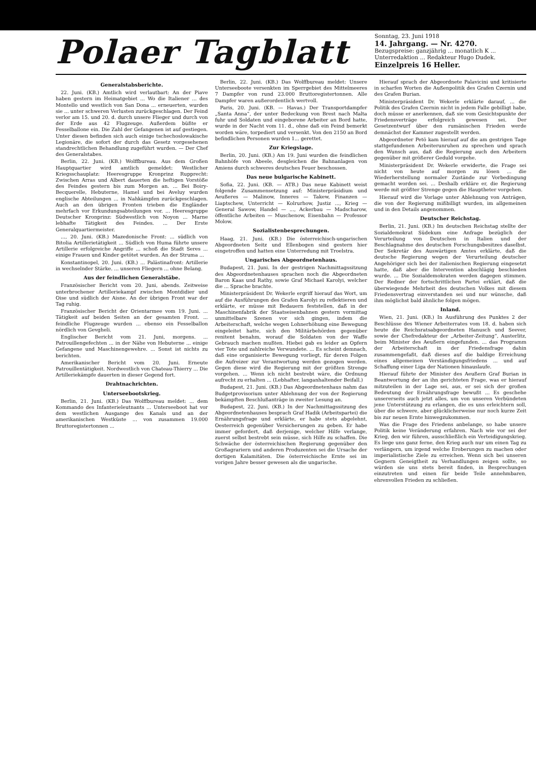Polaer Tagblatt
Sonntag, 23. Juni 1918
14. Jahrgang. — Nr. 4270.
Bezugspreise: ganzjährig ... monatlich K ... Unterredaktion ... Redakteur Hugo Dudek.
Einzelpreis 16 Heller.
Generalstabsberichte.
22. Juni. (KB.) Amtlich wird verlautbart: An der Piave haben gestern im Heimatgebiet ... Wo die Italiener ... des Montello und westlich von San Dona ... erneuerten, wurden sie ... unter schweren Verlusten zurückgeschlagen. Der Feind verlor am 15. und 20. d. durch unsere Flieger und durch von der Erde aus 42 Flugzeuge. Außerdem büßte er Fesselballone ein. Die Zahl der Gefangenen ist auf gestiegen. Unter diesen befinden sich auch einige tschechoslowakische Legionäre, die sofort der durch das Gesetz vorgesehenen standrechtlichen Behandlung zugeführt wurden. — Der Chef des Generalstabes.
Berlin, 22. Juni. (KB.) Wolffbureau. Aus dem Großen Hauptquartier wird amtlich gemeldet: Westlicher Kriegsschauplatz: Heeresgruppe Kronprinz Rupprecht: Zwischen Arras und Albert dauerten die heftigen Vorstöße des Feindes gestern bis zum Morgen an. ... Bei Boiry-Becquerelle, Hebuterne, Hamel und bei Aveluy wurden englische Abteilungen ... in Nahkämpfen zurückgeschlagen. Auch an den übrigen Fronten trieben die Engländer mehrfach vor Erkundungsabteilungen vor. ... Heeresgruppe Deutscher Kronprinz: Südwestlich von Noyon ... Marne lebhafte Tätigkeit des Feindes. ... Der Erste Generalquartiermeister.
..., 20. Juni. (KB.) Mazedonische Front: ... südlich von Bitolia Artillerietätigkeit ... Südlich von Huma führte unsere Artillerie erfolgreiche Angriffe ... schoß die Stadt Seres ... einige Frauen und Kinder getötet wurden. An der Struma ...
Konstantinopel, 20. Juni. (KB.) ... Palästinafront: Artillerie in wechselnder Stärke. ... unseren Fliegern ... ohne Belang.
Aus der feindlichen Generalstäbe.
Französischer Bericht vom 20. Juni, abends. Zeitweise unterbrochener Artilleriekampf zwischen Montdidier und Oise und südlich der Aisne. An der übrigen Front war der Tag ruhig.
Französischer Bericht der Orientarmee vom 19. Juni. ... Tätigkeit auf beiden Seiten an der gesamten Front. ... feindliche Flugzeuge wurden ... ebenso ein Fesselballon nördlich von Gevgheli.
Englischer Bericht vom 21. Juni, morgens. ... Patrouillengefechten ... in der Nähe von Hebuterne ... einige Gefangene und Maschinengewehre. ... Sonst ist nichts zu berichten.
Amerikanischer Bericht vom 20. Juni. Erneute Patrouillentätigkeit. Nordwestlich von Chateau-Thierry ... Die Artilleriekämpfe dauerten in dieser Gegend fort.
Drahtnachrichten.
Unterseebootskrieg.
Berlin, 21. Juni. (KB.) Das Wolffbureau meldet: ... dem Kommando des Infanterieleutnants ... Unterseeboot hat vor dem westlichen Ausgange des Kanals und an der amerikanischen Westküste ... von zusammen 19.000 Bruttoregistertonnen ...
Berlin, 22. Juni. (KB.) Das Wolffbureau meldet: Unsere Unterseeboote versenkten im Sperrgebiet des Mittelmeeres 7 Dampfer von rund 23.000 Bruttoregistertonnen. Alle Dampfer waren außerordentlich wertvoll.
Paris, 20. Juni. (KB. — Havas.) Der Transportdampfer „Santa Anna“, der unter Bedeckung von Brest nach Malta fuhr und Soldaten und eingeborene Arbeiter an Bord hatte, wurde in der Nacht vom 11. d., ohne daß ein Feind bemerkt worden wäre, torpediert und versenkt. Von den 2150 an Bord befindlichen Personen wurden 1... gerettet.
Zur Kriegslage.
Berlin, 20. Juni. (KB.) Am 19. Juni wurden die feindlichen Bahnhöfe von Abeele, desgleichen die Bahnanlagen von Amiens durch schweres deutsches Feuer beschossen.
Das neue bulgarische Kabinett.
Sofia, 22. Juni. (KB. — ATB.) Das neue Kabinett weist folgende Zusammensetzung auf: Ministerpräsidium und Aeußeres — Malinow, Inneres — Takew, Finanzen — Liaptschew, Unterricht — Kolrurhow, Justiz ..., Krieg — General Sawow, Handel — ..., Ackerbau — Madscharow, öffentliche Arbeiten — Muschenow, Eisenbahn — Professor Molow.
Sozialistenbesprechungen.
Haag, 21. Juni. (KB.) Die österreichisch-ungarischen Abgeordneten Seitz und Ellenbogen sind gestern hier eingetroffen und hatten eine Unterredung mit Troelstra.
Ungarisches Abgeordnetenhaus.
Budapest, 21. Juni. In der gestrigen Nachmittagssitzung des Abgeordnetenhauses sprachen noch die Abgeordneten Baron Kaas und Rathy, sowie Graf Michael Karolyi, welcher die ... Sprache brachte.
Ministerpräsident Dr. Wekerle ergriff hierauf das Wort, um auf die Ausführungen des Grafen Karolyi zu reflektieren und erklärte, er müsse mit Bedauern feststellen, daß in der Maschinenfabrik der Staatseisenbahnen gestern vormittag unmittelbare Szenen vor sich gingen, indem die Arbeiterschaft, welche wegen Lohnerhöhung eine Bewegung eingeleitet hatte, sich den Militärbehörden gegenüber renitent benahm, worauf die Soldaten von der Waffe Gebrauch machen mußten. Hiebei gab es leider an Opfern vier Tote und zahlreiche Verwundete. ... Es scheint demnach, daß eine organisierte Bewegung vorliegt, für deren Folgen die Aufreizer zur Verantwortung werden gezogen werden. Gegen diese wird die Regierung mit der größten Strenge vorgehen. ... Wenn ich nicht bestrebt wäre, die Ordnung aufrecht zu erhalten ... (Lebhafter, langanhaltender Beifall.)
Budapest, 21. Juni. (KB.) Das Abgeordnetenhaus nahm das Budgetprovisorium unter Ablehnung der von der Regierung bekämpften Beschlußanträge in zweiter Lesung an.
Budapest, 22. Juni. (KB.) In der Nachmittagssitzung des Abgeordnetenhauses besprach Graf Hadik (Arbeitspartei) die Ernährungsfrage und erklärte, er habe stets abgelehnt, Oesterreich gegenüber Versicherungen zu geben. Er habe immer gefordert, daß derjenige, welcher Hilfe verlange, zuerst selbst bestrebt sein müsse, sich Hilfe zu schaffen. Die Schwäche der österreichischen Regierung gegenüber den Großagrariern und anderen Produzenten sei die Ursache der dortigen Kalamitäten. Die österreichische Ernte sei im vorigen Jahre besser gewesen als die ungarische.
Hierauf sprach der Abgeordnete Palavicini und kritisierte in scharfen Worten die Außenpolitik des Grafen Czernin und des Grafen Burian.
Ministerpräsident Dr. Wekerle erklärte darauf, ... die Politik des Grafen Czernin nicht in jedem Falle gebilligt habe, doch müsse er anerkennen, daß sie vom Gesichtspunkte der Friedensverträge erfolgreich gewesen sei. Der Gesetzentwurf über den rumänischen Frieden werde demnächst der Kammer zugestellt werden.
Abgeordneter Petö kam hierauf auf die am gestrigen Tage stattgefundenen Arbeiterunruhen zu sprechen und sprach den Wunsch aus, daß die Regierung auch den Arbeitern gegenüber mit größerer Geduld vorgehe.
Ministerpräsident Dr. Wekerle erwiderte, die Frage sei nicht von heute auf morgen zu lösen ... die Wiederherstellung normaler Zustände zur Vorbedingung gemacht worden sei. ... Deshalb erkläre er, die Regierung werde mit größter Strenge gegen die Hauptheter vorgehen.
Hierauf wird die Vorlage unter Ablehnung von Anträgen, die von der Regierung mißbilligt wurden, im allgemeinen und in den Details angenommen.
Deutscher Reichstag.
Berlin, 21. Juni. (KB.) Im deutschen Reichstag stellte der Sozialdemokrat Südekum eine Anfrage bezüglich der Verurteilung von Deutschen in Italien und der Beschlagnahme des deutschen Forschungsbesitzes daselbst. Der Sekretär des Auswärtigen Amtes erklärte, daß die deutsche Regierung wegen der Verurteilung deutscher Angehöriger sich bei der italienischen Regierung eingesetzt hatte, daß aber die Intervention abschlägig beschieden wurde. ... Die Sozialdemokraten werden dagegen stimmen. Der Redner der fortschrittlichen Partei erklärt, daß die überwiegende Mehrheit des deutschen Volkes mit diesem Friedensvertrag einverstanden sei und nur wünsche, daß ihm möglichst bald ähnliche folgen mögen.
Inland.
Wien, 21. Juni. (KB.) In Ausführung des Punktes 2 der Beschlüsse des Wiener Arbeiterrates vom 18. d. haben sich heute die Reichsratsabgeordneten Hanusch und Seever, sowie der Chefredakteur der „Arbeiter-Zeitung“, Austerlitz, beim Minister des Aeußern eingefunden. ... das Programm der Arbeiterschaft in der Friedensfrage dahin zusammengefaßt, daß dieses auf die baldige Erreichung eines allgemeinen Verständigungsfriedens ... und auf Schaffung einer Liga der Nationen hinauslaufe.
Hierauf führte der Minister des Aeußern Graf Burian in Beantwortung der an ihn gerichteten Frage, was er hierauf mitzuteilen in der Lage sei, aus, er sei sich der großen Bedeutung der Ernährungsfrage bewußt ... Es geschehe unsererseits auch jetzt alles, um von unseren Verbündeten jene Unterstützung zu erlangen, die es uns erleichtern soll, über die schwere, aber glücklicherweise nur noch kurze Zeit bis zur neuen Ernte hinwegzukommen.
Was die Frage des Friedens anbelange, so habe unsere Politik keine Veränderung erfahren. Nach wie vor sei der Krieg, den wir führen, ausschließlich ein Verteidigungskrieg. Es liege uns ganz ferne, den Krieg auch nur um einen Tag zu verlängern, um irgend welche Eroberungen zu machen oder imperialistische Ziele zu erreichen. Wenn sich bei unseren Gegnern Geneigtheit zu Verhandlungen zeigen sollte, so würden sie uns stets bereit finden, in Besprechungen einzutreten und einen für beide Teile annehmbaren, ehrenvollen Frieden zu schließen.